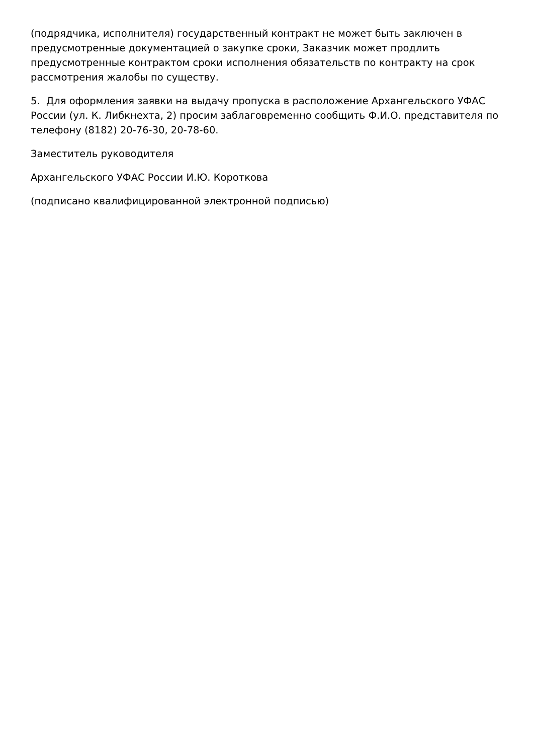(подрядчика, исполнителя) государственный контракт не может быть заключен в предусмотренные документацией о закупке сроки, Заказчик может продлить предусмотренные контрактом сроки исполнения обязательств по контракту на срок рассмотрения жалобы по существу.
5. Для оформления заявки на выдачу пропуска в расположение Архангельского УФАС России (ул. К. Либкнехта, 2) просим заблаговременно сообщить Ф.И.О. представителя по телефону (8182) 20-76-30, 20-78-60.
Заместитель руководителя
Архангельского УФАС России И.Ю. Короткова
(подписано квалифицированной электронной подписью)